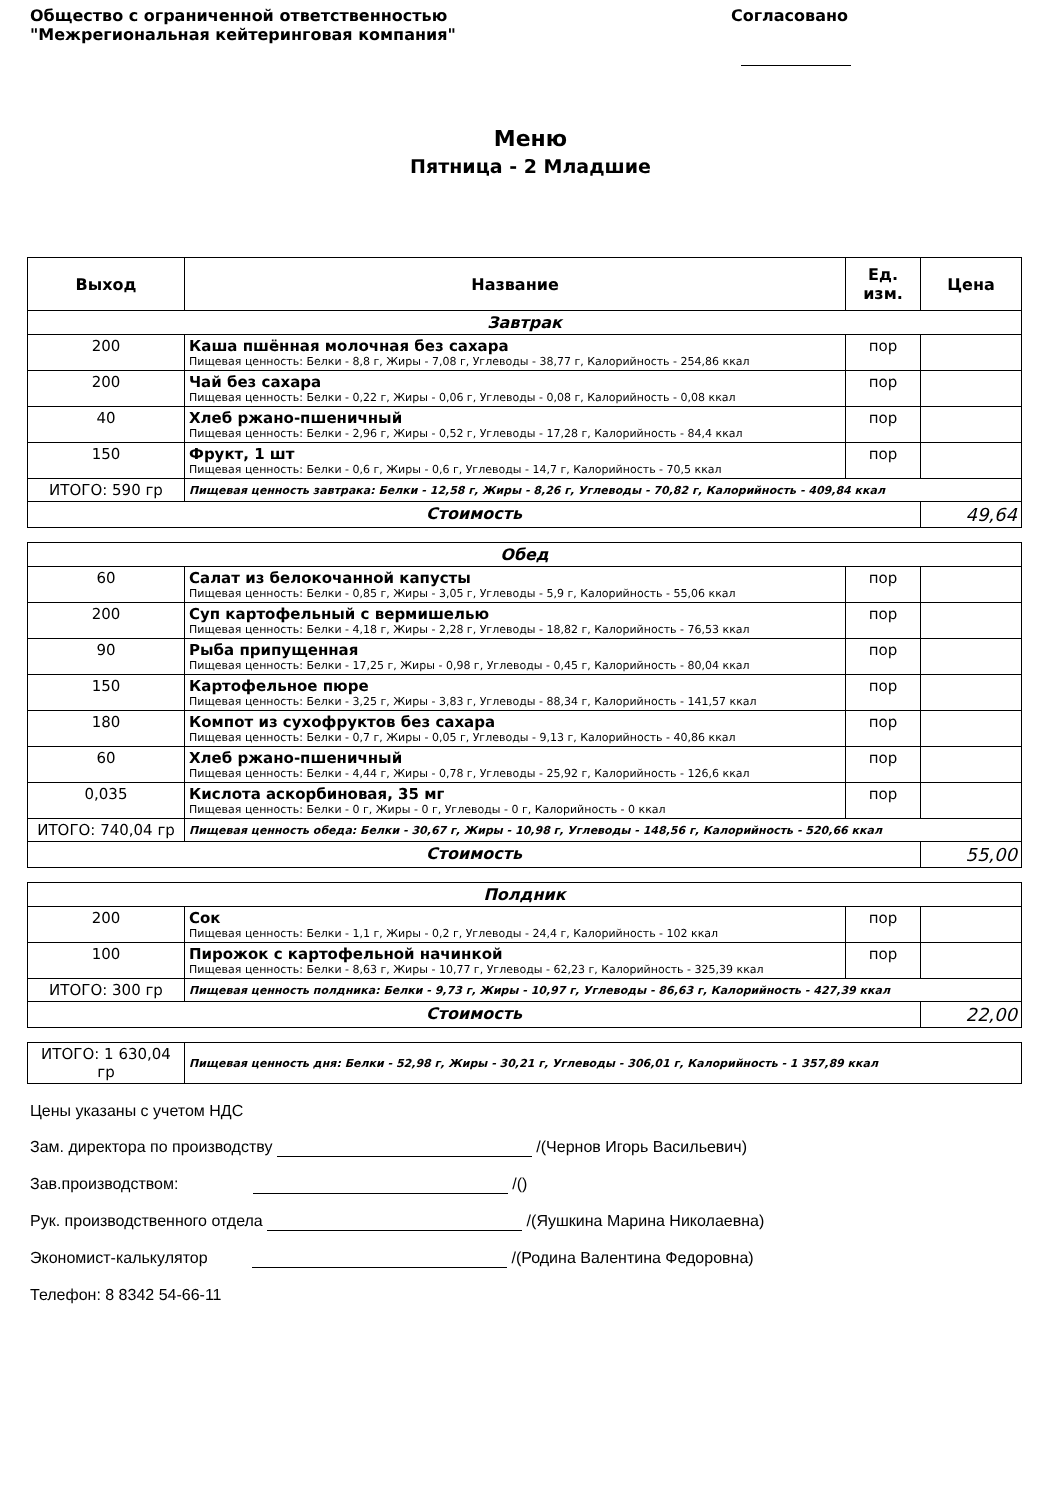Общество с ограниченной ответственностью
"Межрегиональная кейтеринговая компания"
Согласовано
Меню
Пятница - 2 Младшие
| Выход | Название | Ед. изм. | Цена |
| --- | --- | --- | --- |
| Завтрак | | | |
| 200 | Каша пшённая молочная без сахара Пищевая ценность: Белки - 8,8 г, Жиры - 7,08 г, Углеводы - 38,77 г, Калорийность - 254,86 ккал | пор | |
| 200 | Чай без сахара Пищевая ценность: Белки - 0,22 г, Жиры - 0,06 г, Углеводы - 0,08 г, Калорийность - 0,08 ккал | пор | |
| 40 | Хлеб ржано-пшеничный Пищевая ценность: Белки - 2,96 г, Жиры - 0,52 г, Углеводы - 17,28 г, Калорийность - 84,4 ккал | пор | |
| 150 | Фрукт, 1 шт Пищевая ценность: Белки - 0,6 г, Жиры - 0,6 г, Углеводы - 14,7 г, Калорийность - 70,5 ккал | пор | |
| ИТОГО: 590 гр | Пищевая ценность завтрака: Белки - 12,58 г, Жиры - 8,26 г, Углеводы - 70,82 г, Калорийность - 409,84 ккал | | |
| Стоимость | | | 49,64 |
| Обед | | | |
| 60 | Салат из белокочанной капусты Пищевая ценность: Белки - 0,85 г, Жиры - 3,05 г, Углеводы - 5,9 г, Калорийность - 55,06 ккал | пор | |
| 200 | Суп картофельный с вермишелью Пищевая ценность: Белки - 4,18 г, Жиры - 2,28 г, Углеводы - 18,82 г, Калорийность - 76,53 ккал | пор | |
| 90 | Рыба припущенная Пищевая ценность: Белки - 17,25 г, Жиры - 0,98 г, Углеводы - 0,45 г, Калорийность - 80,04 ккал | пор | |
| 150 | Картофельное пюре Пищевая ценность: Белки - 3,25 г, Жиры - 3,83 г, Углеводы - 88,34 г, Калорийность - 141,57 ккал | пор | |
| 180 | Компот из сухофруктов без сахара Пищевая ценность: Белки - 0,7 г, Жиры - 0,05 г, Углеводы - 9,13 г, Калорийность - 40,86 ккал | пор | |
| 60 | Хлеб ржано-пшеничный Пищевая ценность: Белки - 4,44 г, Жиры - 0,78 г, Углеводы - 25,92 г, Калорийность - 126,6 ккал | пор | |
| 0,035 | Кислота аскорбиновая, 35 мг Пищевая ценность: Белки - 0 г, Жиры - 0 г, Углеводы - 0 г, Калорийность - 0 ккал | пор | |
| ИТОГО: 740,04 гр | Пищевая ценность обеда: Белки - 30,67 г, Жиры - 10,98 г, Углеводы - 148,56 г, Калорийность - 520,66 ккал | | |
| Стоимость | | | 55,00 |
| Полдник | | | |
| 200 | Сок Пищевая ценность: Белки - 1,1 г, Жиры - 0,2 г, Углеводы - 24,4 г, Калорийность - 102 ккал | пор | |
| 100 | Пирожок с картофельной начинкой Пищевая ценность: Белки - 8,63 г, Жиры - 10,77 г, Углеводы - 62,23 г, Калорийность - 325,39 ккал | пор | |
| ИТОГО: 300 гр | Пищевая ценность полдника: Белки - 9,73 г, Жиры - 10,97 г, Углеводы - 86,63 г, Калорийность - 427,39 ккал | | |
| Стоимость | | | 22,00 |
| ИТОГО: 1 630,04 гр | Пищевая ценность дня: Белки - 52,98 г, Жиры - 30,21 г, Углеводы - 306,01 г, Калорийность - 1 357,89 ккал |
Цены указаны с учетом НДС
Зам. директора по производству /(Чернов Игорь Васильевич)
Зав.производством: /()
Рук. производственного отдела /(Яушкина Марина Николаевна)
Экономист-калькулятор /(Родина Валентина Федоровна)
Телефон: 8 8342 54-66-11